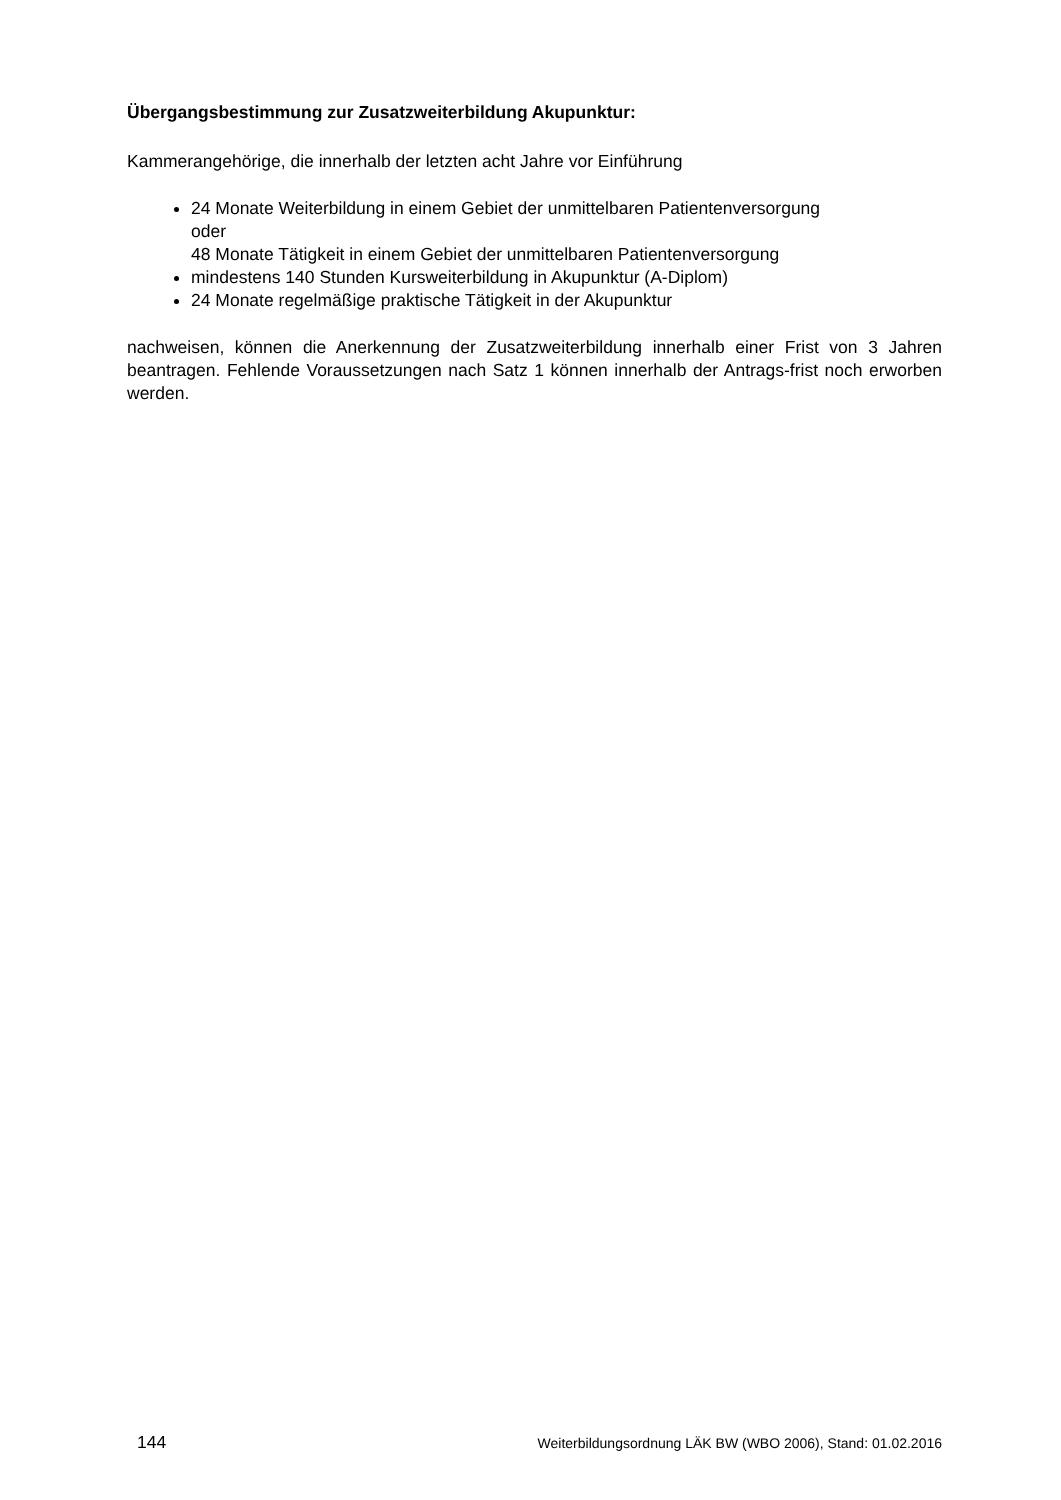Übergangsbestimmung zur Zusatzweiterbildung Akupunktur:
Kammerangehörige, die innerhalb der letzten acht Jahre vor Einführung
24 Monate Weiterbildung in einem Gebiet der unmittelbaren Patientenversorgung
oder
48 Monate Tätigkeit in einem Gebiet der unmittelbaren Patientenversorgung
mindestens 140 Stunden Kursweiterbildung in Akupunktur (A-Diplom)
24 Monate regelmäßige praktische Tätigkeit in der Akupunktur
nachweisen, können die Anerkennung der Zusatzweiterbildung innerhalb einer Frist von 3 Jahren beantragen. Fehlende Voraussetzungen nach Satz 1 können innerhalb der Antrags-frist noch erworben werden.
144 Weiterbildungsordnung LÄK BW (WBO 2006), Stand: 01.02.2016